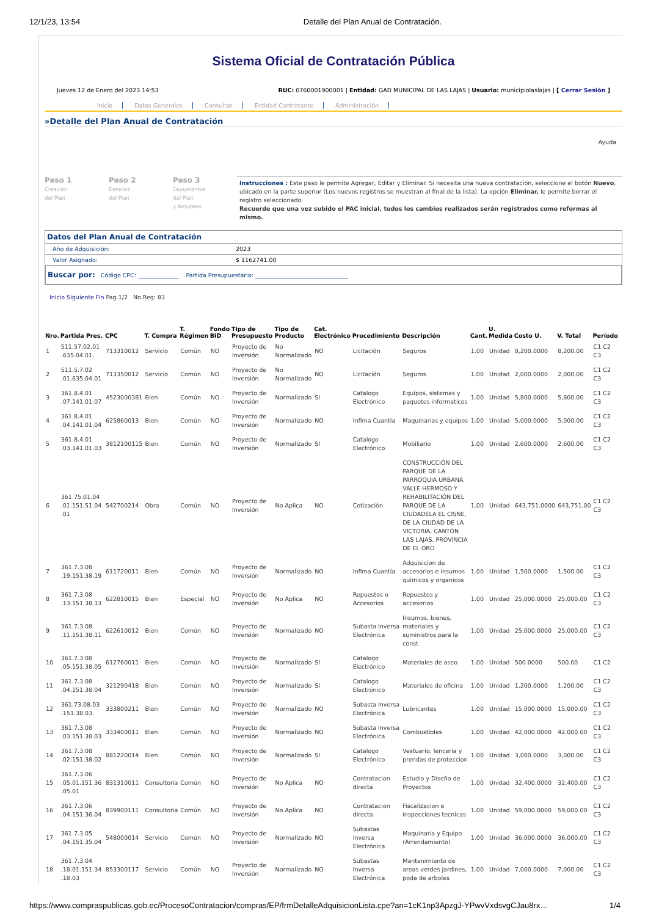12/1/23, 13:54 Detalle del Plan Anual de Contratación.
Sistema Oficial de Contratación Pública
Jueves 12 de Enero del 2023 14:53 RUC: 0760001900001 | Entidad: GAD MUNICIPAL DE LAS LAJAS | Usuario: municipiolaslajas | [ Cerrar Sesión ]
Inicio Datos Generales Consultar Entidad Contratante Administración
»Detalle del Plan Anual de Contratación
Ayuda
Paso 1
Creación
del Plan
Paso 2
Detalles
del Plan
Paso 3
Documentos
del Plan
y Resumen
Instrucciones : Este paso le permite Agregar, Editar y Eliminar. Si necesita una nueva contratación, seleccione el botón Nuevo, ubicado en la parte superior (Los nuevos registros se muestran al final de la lista). La opción Eliminar, le permite borrar el registro seleccionado.
Recuerde que una vez subido el PAC inicial, todos los cambios realizados serán registrados como reformas al mismo.
Datos del Plan Anual de Contratación
Año de Adquisición: 2023
Valor Asignado: $ 1162741.00
Buscar por: Código CPC: ______________ Partida Presupuestaria: ________________________________
Inicio Siguiente Fin Pag.1/2 No.Reg: 83
| Nro. | Partida Pres. | CPC | T. Compra | T. Régimen | Fondo BID | Tipo de Presupuesto | Tipo de Producto | Cat. Electrónico | Procedimiento | Descripción | Cant. | U. Medida | Costo U. | V. Total | Período |
| --- | --- | --- | --- | --- | --- | --- | --- | --- | --- | --- | --- | --- | --- | --- | --- |
| 1 | 511.57.02.01 .635.04.01. | 713310012 | Servicio | Común | NO | Proyecto de Inversión | No Normalizado | NO | Licitación | Seguros | 1.00 | Unidad | 8,200.0000 | 8,200.00 | C1 C2 C3 |
| 2 | 511.5.7.02 .01.635.04.01 | 713350012 | Servicio | Común | NO | Proyecto de Inversión | No Normalizado | NO | Licitación | Seguros | 1.00 | Unidad | 2,000.0000 | 2,000.00 | C1 C2 C3 |
| 3 | 361.8.4.01 .07.141.01.07 | 4523000381 | Bien | Común | NO | Proyecto de Inversión | Normalizado | SI | Catalogo Electrónico | Equipos, sistemas y paquetes informaticos | 1.00 | Unidad | 5,800.0000 | 5,800.00 | C1 C2 C3 |
| 4 | 361.8.4.01 .04.141.01.04 | 625860013 | Bien | Común | NO | Proyecto de Inversión | Normalizado | NO | Infima Cuantía | Maquinarias y equipos | 1.00 | Unidad | 5,000.0000 | 5,000.00 | C1 C2 C3 |
| 5 | 361.8.4.01 .03.141.01.03 | 3812100115 | Bien | Común | NO | Proyecto de Inversión | Normalizado | SI | Catalogo Electrónico | Mobiliario | 1.00 | Unidad | 2,600.0000 | 2,600.00 | C1 C2 C3 |
| 6 | 361.75.01.04 .01.151.51.04 .01 | 542700214 | Obra | Común | NO | Proyecto de Inversión | No Aplica | NO | Cotización | CONSTRUCCIÓN DEL PARQUE DE LA PARROQUIA URBANA VALLE HERMOSO Y REHABILITACIÓN DEL PARQUE DE LA CIUDADELA EL CISNE, DE LA CIUDAD DE LA VICTORIA, CANTÓN LAS LAJAS, PROVINCIA DE EL ORO | 1.00 | Unidad | 643,751.0000 | 643,751.00 | C1 C2 C3 |
| 7 | 361.7.3.08 .19.151.38.19 | 611720011 | Bien | Común | NO | Proyecto de Inversión | Normalizado | NO | Infima Cuantía | Adquisicion de accesorios e insumos quimicos y organicos | 1.00 | Unidad | 1,500.0000 | 1,500.00 | C1 C2 C3 |
| 8 | 361.7.3.08 .13.151.38.13 | 622810015 | Bien | Especial | NO | Proyecto de Inversión | No Aplica | NO | Repuestos o Accesorios | Repuestos y accesorios | 1.00 | Unidad | 25,000.0000 | 25,000.00 | C1 C2 C3 |
| 9 | 361.7.3.08 .11.151.38.11 | 622610012 | Bien | Común | NO | Proyecto de Inversión | Normalizado | NO | Subasta Inversa Electrónica | Insumos, bienes, materiales y suministros para la const | 1.00 | Unidad | 25,000.0000 | 25,000.00 | C1 C2 C3 |
| 10 | 361.7.3.08 .05.151.38.05 | 612760011 | Bien | Común | NO | Proyecto de Inversión | Normalizado | SI | Catalogo Electrónico | Materiales de aseo | 1.00 | Unidad | 500.0000 | 500.00 | C1 C2 |
| 11 | 361.7.3.08 .04.151.38.04 | 321290418 | Bien | Común | NO | Proyecto de Inversión | Normalizado | SI | Catalogo Electrónico | Materiales de oficina | 1.00 | Unidad | 1,200.0000 | 1,200.00 | C1 C2 C3 |
| 12 | 361.73.08.03 .151.38.03. | 333800211 | Bien | Común | NO | Proyecto de Inversión | Normalizado | NO | Subasta Inversa Electrónica | Lubricantes | 1.00 | Unidad | 15,000.0000 | 15,000.00 | C1 C2 C3 |
| 13 | 361.7.3.08 .03.151.38.03 | 333400011 | Bien | Común | NO | Proyecto de Inversión | Normalizado | NO | Subasta Inversa Electrónica | Combustibles | 1.00 | Unidad | 42,000.0000 | 42,000.00 | C1 C2 C3 |
| 14 | 361.7.3.08 .02.151.38.02 | 881220014 | Bien | Común | NO | Proyecto de Inversión | Normalizado | SI | Catalogo Electrónico | Vestuario, lenceria y prendas de proteccion | 1.00 | Unidad | 3,000.0000 | 3,000.00 | C1 C2 C3 |
| 15 | 361.7.3.06 .05.01.151.36 .05.01 | 831310011 | Consultoria | Común | NO | Proyecto de Inversión | No Aplica | NO | Contratacion directa | Estudio y Diseño de Proyectos | 1.00 | Unidad | 32,400.0000 | 32,400.00 | C1 C2 C3 |
| 16 | 361.7.3.06 .04.151.36.04 | 839900111 | Consultoria | Común | NO | Proyecto de Inversión | No Aplica | NO | Contratacion directa | Fiscalizacion e inspecciones tecnicas | 1.00 | Unidad | 59,000.0000 | 59,000.00 | C1 C2 C3 |
| 17 | 361.7.3.05 .04.151.35.04 | 548000014 | Servicio | Común | NO | Proyecto de Inversión | Normalizado | NO | Subastas Inversa Electrónica | Maquinaria y Equipo (Arrendamiento) | 1.00 | Unidad | 36,000.0000 | 36,000.00 | C1 C2 C3 |
| 18 | 361.7.3.04 .18.01.151.34 .18.03 | 853300117 | Servicio | Común | NO | Proyecto de Inversión | Normalizado | NO | Subastas Inversa Electrónica | Mantenimiento de areas verdes jardines, poda de arboles | 1.00 | Unidad | 7,000.0000 | 7,000.00 | C1 C2 C3 |
https://www.compraspublicas.gob.ec/ProcesoContratacion/compras/EP/frmDetalleAdquisicionLista.cpe?an=1cK1np3ApzgJ-YPwvVxdsvgCJau8rx… 1/4